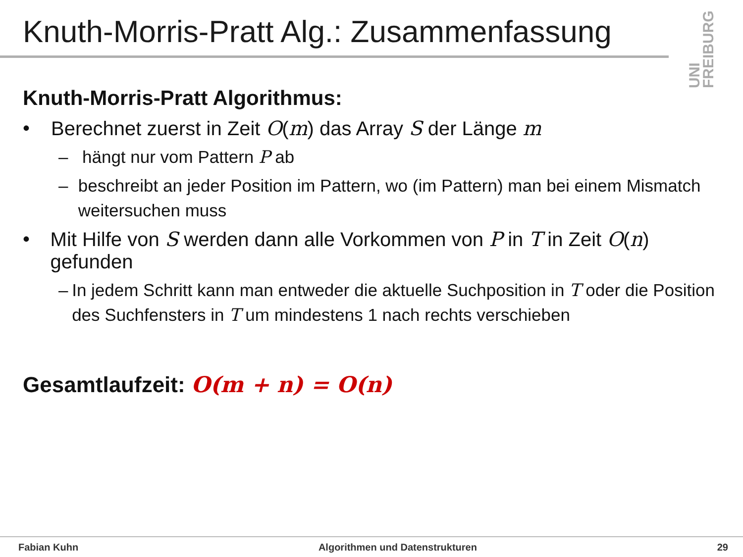Knuth-Morris-Pratt Alg.: Zusammenfassung
UNI FREIBURG
Knuth-Morris-Pratt Algorithmus:
• Berechnet zuerst in Zeit O(m) das Array S der Länge m
– hängt nur vom Pattern P ab
– beschreibt an jeder Position im Pattern, wo (im Pattern) man bei einem Mismatch weitersuchen muss
• Mit Hilfe von S werden dann alle Vorkommen von P in T in Zeit O(n) gefunden
– In jedem Schritt kann man entweder die aktuelle Suchposition in T oder die Position des Suchfensters in T um mindestens 1 nach rechts verschieben
Gesamtlaufzeit: O(m + n) = O(n)
Fabian Kuhn Algorithmen und Datenstrukturen 29